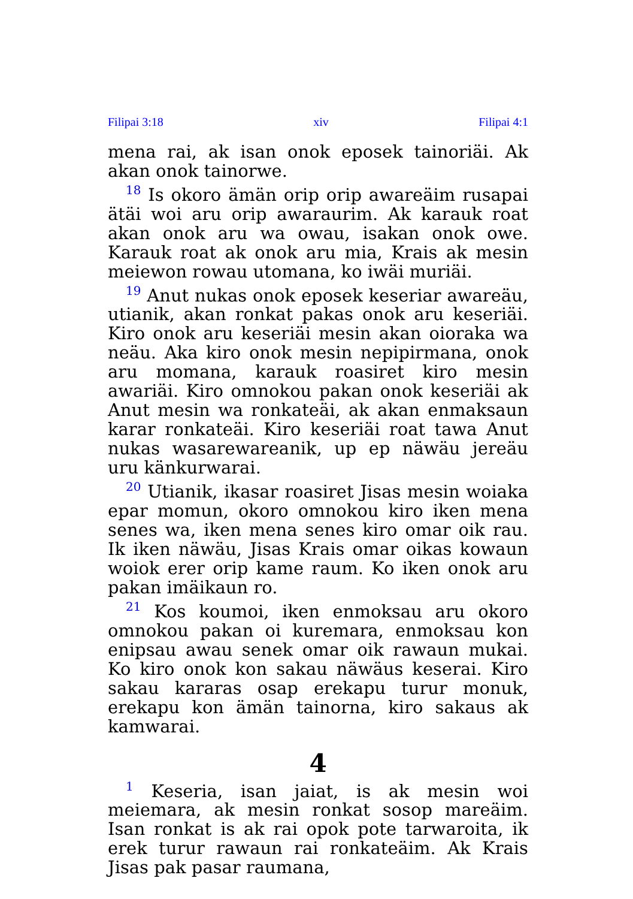Filipai 3:18 xiv Filipai 4:1
mena rai, ak isan onok eposek tainoriäi. Ak akan onok tainorwe.
<sup>18</sup> Is okoro ämän orip orip awareäim rusapai ätäi woi aru orip awaraurim. Ak karauk roat akan onok aru wa owau, isakan onok owe. Karauk roat ak onok aru mia, Krais ak mesin meiewon rowau utomana, ko iwäi muriäi.
<sup>19</sup> Anut nukas onok eposek keseriar awareäu, utianik, akan ronkat pakas onok aru keseriäi. Kiro onok aru keseriäi mesin akan oioraka wa neäu. Aka kiro onok mesin nepipirmana, onok aru momana, karauk roasiret kiro mesin awariäi. Kiro omnokou pakan onok keseriäi ak Anut mesin wa ronkateäi, ak akan enmaksaun karar ronkateäi. Kiro keseriäi roat tawa Anut nukas wasarewareanik, up ep näwäu jereäu uru känkurwarai.
<sup>20</sup> Utianik, ikasar roasiret Jisas mesin woiaka epar momun, okoro omnokou kiro iken mena senes wa, iken mena senes kiro omar oik rau. Ik iken näwäu, Jisas Krais omar oikas kowaun woiok erer orip kame raum. Ko iken onok aru pakan imäikaun ro.
<sup>21</sup> Kos koumoi, iken enmoksau aru okoro omnokou pakan oi kuremara, enmoksau kon enipsau awau senek omar oik rawaun mukai. Ko kiro onok kon sakau näwäus keserai. Kiro sakau kararas osap erekapu turur monuk, erekapu kon ämän tainorna, kiro sakaus ak kamwarai.
4
<sup>1</sup> Keseria, isan jaiat, is ak mesin woi meiemara, ak mesin ronkat sosop mareäim. Isan ronkat is ak rai opok pote tarwaroita, ik erek turur rawaun rai ronkateäim. Ak Krais Jisas pak pasar raumana,